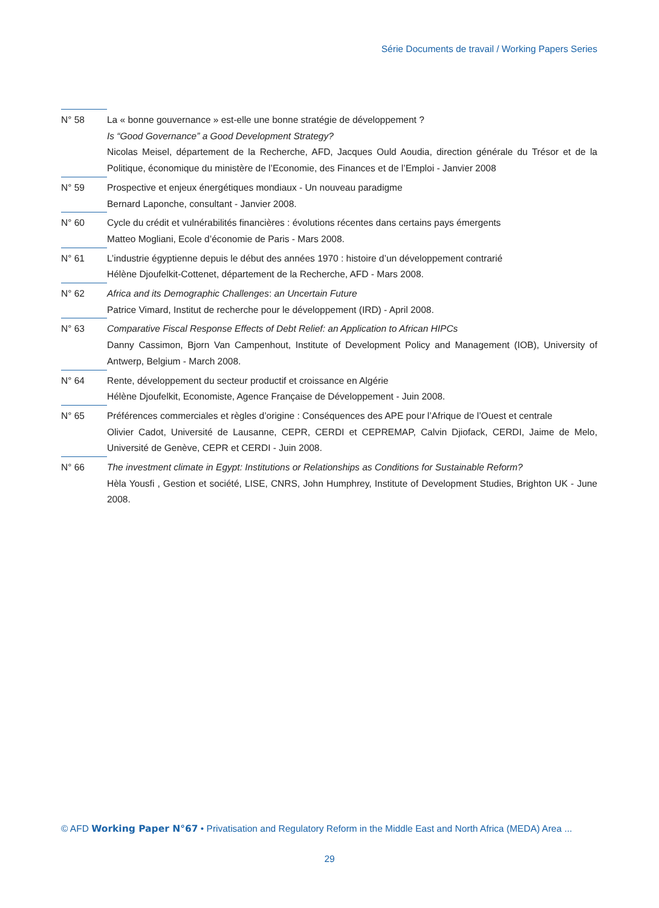Série Documents de travail / Working Papers Series
N° 58 La « bonne gouvernance » est-elle une bonne stratégie de développement ?
Is “Good Governance” a Good Development Strategy?
Nicolas Meisel, département de la Recherche, AFD, Jacques Ould Aoudia, direction générale du Trésor et de la Politique, économique du ministère de l’Economie, des Finances et de l’Emploi - Janvier 2008
N° 59 Prospective et enjeux énergétiques mondiaux - Un nouveau paradigme
Bernard Laponche, consultant - Janvier 2008.
N° 60 Cycle du crédit et vulnérabilités financières : évolutions récentes dans certains pays émergents
Matteo Mogliani, Ecole d’économie de Paris - Mars 2008.
N° 61 L’industrie égyptienne depuis le début des années 1970 : histoire d’un développement contrarié
Hélène Djoufelkit-Cottenet, département de la Recherche, AFD - Mars 2008.
N° 62 Africa and its Demographic Challenges: an Uncertain Future
Patrice Vimard, Institut de recherche pour le développement (IRD) - April 2008.
N° 63 Comparative Fiscal Response Effects of Debt Relief: an Application to African HIPCs
Danny Cassimon, Bjorn Van Campenhout, Institute of Development Policy and Management (IOB), University of Antwerp, Belgium - March 2008.
N° 64 Rente, développement du secteur productif et croissance en Algérie
Hélène Djoufelkit, Economiste, Agence Française de Développement - Juin 2008.
N° 65 Préférences commerciales et règles d’origine : Conséquences des APE pour l’Afrique de l’Ouest et centrale
Olivier Cadot, Université de Lausanne, CEPR, CERDI et CEPREMAP, Calvin Djiofack, CERDI, Jaime de Melo, Université de Genève, CEPR et CERDI - Juin 2008.
N° 66 The investment climate in Egypt: Institutions or Relationships as Conditions for Sustainable Reform?
Hèla Yousfi , Gestion et société, LISE, CNRS, John Humphrey, Institute of Development Studies, Brighton UK - June 2008.
© AFD Working Paper N°67 • Privatisation and Regulatory Reform in the Middle East and North Africa (MEDA) Area ...
29